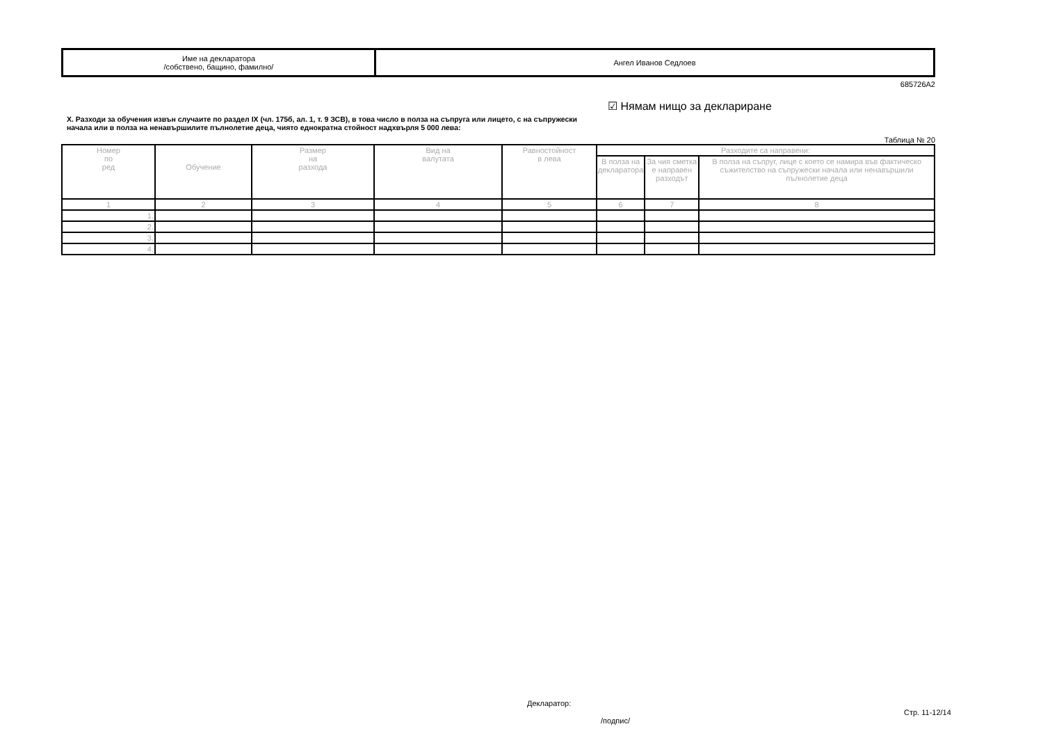| Име на декларатора /собствено, бащино, фамилно/ | Ангел Иванов Седлоев |
685726A2
X. Разходи за обучения извън случаите по раздел IX (чл. 175б, ал. 1, т. 9 ЗСВ), в това число в полза на съпруга или лицето, с на съпружески начала или в полза на ненавършилите пълнолетие деца, чиято еднократна стойност надхвърля 5 000 лева:
☑ Нямам нищо за деклариране
Таблица № 20
| Номер по ред | Обучение | Размер на разхода | Вид на валутата | Равностойност в лева | Разходите са направени: | | |
| --- | --- | --- | --- | --- | --- | --- | --- |
| | | | | | В полза на декларатора | За чия сметка е направен разходът | В полза на съпруг, лице с което се намира във фактическо съжителство на съпружески начала или ненавършили пълнолетие деца |
| 1 | 2 | 3 | 4 | 5 | 6 | 7 | 8 |
| 1. | | | | | | | |
| 2. | | | | | | | |
| 3. | | | | | | | |
| 4. | | | | | | | |
Декларатор:
/подпис/
Стр. 11-12/14